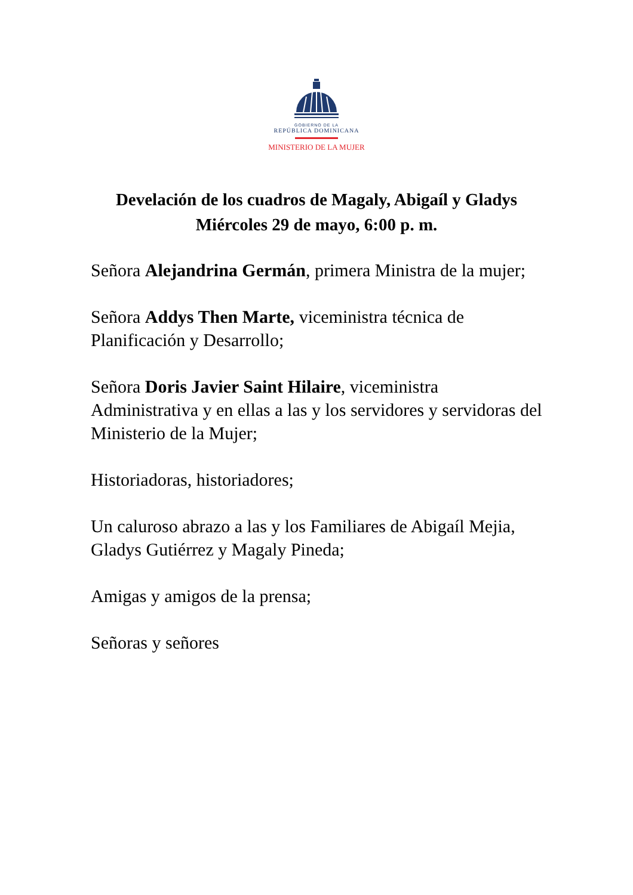GOBIERNO DE LA
REPÚBLICA DOMINICANA
MINISTERIO DE LA MUJER
Develación de los cuadros de Magaly, Abigaíl y Gladys
Miércoles 29 de mayo, 6:00 p. m.
Señora Alejandrina Germán, primera Ministra de la mujer;
Señora Addys Then Marte, viceministra técnica de Planificación y Desarrollo;
Señora Doris Javier Saint Hilaire, viceministra Administrativa y en ellas a las y los servidores y servidoras del Ministerio de la Mujer;
Historiadoras, historiadores;
Un caluroso abrazo a las y los Familiares de Abigaíl Mejia, Gladys Gutiérrez y Magaly Pineda;
Amigas y amigos de la prensa;
Señoras y señores